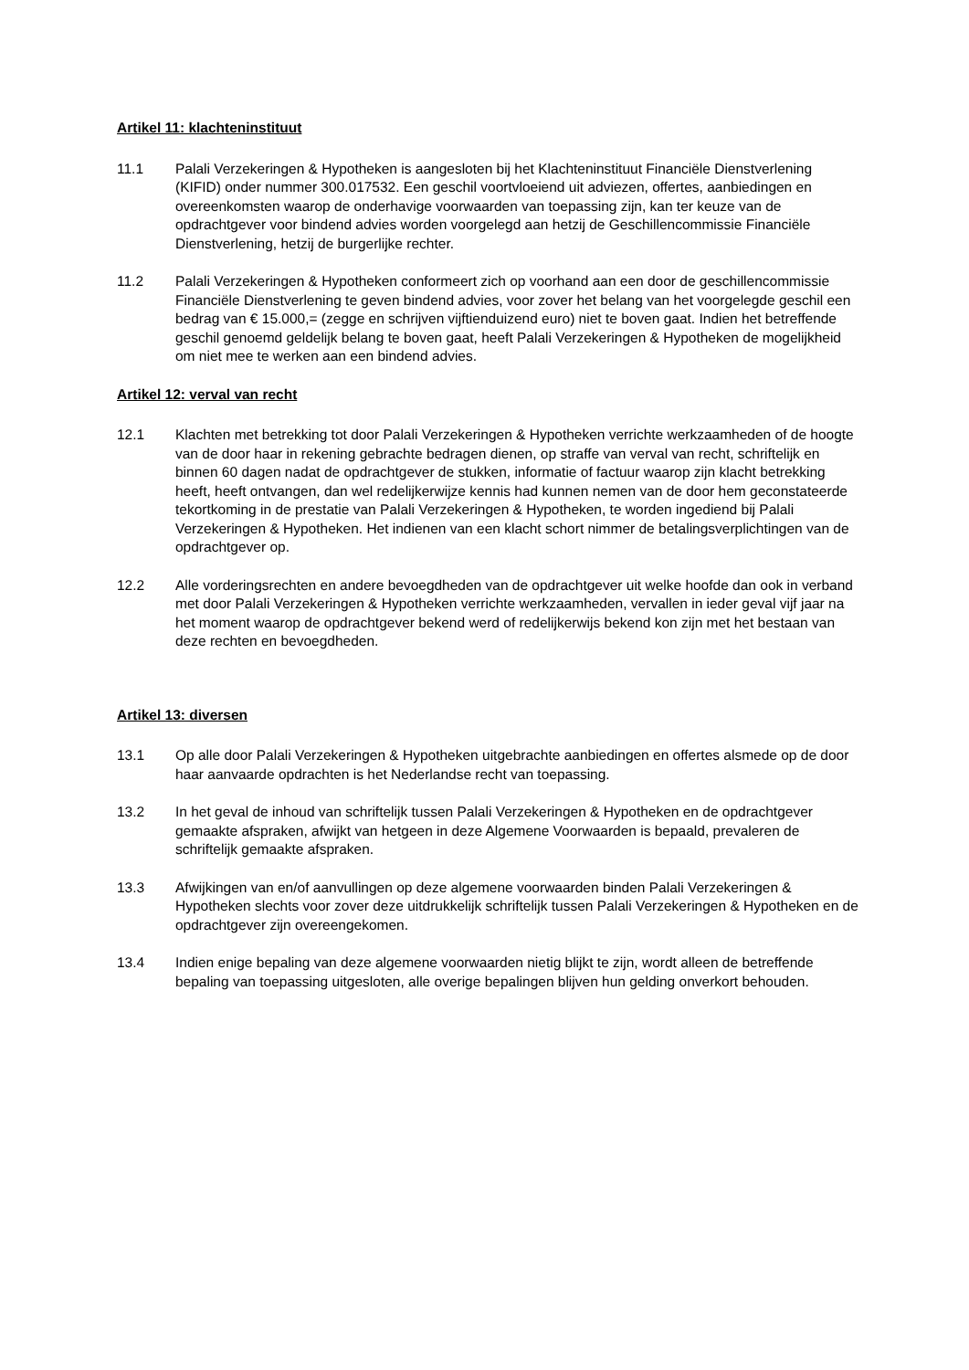Artikel 11: klachteninstituut
11.1 Palali Verzekeringen & Hypotheken is aangesloten bij het Klachteninstituut Financiële Dienstverlening (KIFID) onder nummer 300.017532. Een geschil voortvloeiend uit adviezen, offertes, aanbiedingen en overeenkomsten waarop de onderhavige voorwaarden van toepassing zijn, kan ter keuze van de opdrachtgever voor bindend advies worden voorgelegd aan hetzij de Geschillencommissie Financiële Dienstverlening, hetzij de burgerlijke rechter.
11.2 Palali Verzekeringen & Hypotheken conformeert zich op voorhand aan een door de geschillencommissie Financiële Dienstverlening te geven bindend advies, voor zover het belang van het voorgelegde geschil een bedrag van € 15.000,= (zegge en schrijven vijftienduizend euro) niet te boven gaat. Indien het betreffende geschil genoemd geldelijk belang te boven gaat, heeft Palali Verzekeringen & Hypotheken de mogelijkheid om niet mee te werken aan een bindend advies.
Artikel 12: verval van recht
12.1 Klachten met betrekking tot door Palali Verzekeringen & Hypotheken verrichte werkzaamheden of de hoogte van de door haar in rekening gebrachte bedragen dienen, op straffe van verval van recht, schriftelijk en binnen 60 dagen nadat de opdrachtgever de stukken, informatie of factuur waarop zijn klacht betrekking heeft, heeft ontvangen, dan wel redelijkerwijze kennis had kunnen nemen van de door hem geconstateerde tekortkoming in de prestatie van Palali Verzekeringen & Hypotheken, te worden ingediend bij Palali Verzekeringen & Hypotheken. Het indienen van een klacht schort nimmer de betalingsverplichtingen van de opdrachtgever op.
12.2 Alle vorderingsrechten en andere bevoegdheden van de opdrachtgever uit welke hoofde dan ook in verband met door Palali Verzekeringen & Hypotheken verrichte werkzaamheden, vervallen in ieder geval vijf jaar na het moment waarop de opdrachtgever bekend werd of redelijkerwijs bekend kon zijn met het bestaan van deze rechten en bevoegdheden.
Artikel 13: diversen
13.1 Op alle door Palali Verzekeringen & Hypotheken uitgebrachte aanbiedingen en offertes alsmede op de door haar aanvaarde opdrachten is het Nederlandse recht van toepassing.
13.2 In het geval de inhoud van schriftelijk tussen Palali Verzekeringen & Hypotheken en de opdrachtgever gemaakte afspraken, afwijkt van hetgeen in deze Algemene Voorwaarden is bepaald, prevaleren de schriftelijk gemaakte afspraken.
13.3 Afwijkingen van en/of aanvullingen op deze algemene voorwaarden binden Palali Verzekeringen & Hypotheken slechts voor zover deze uitdrukkelijk schriftelijk tussen Palali Verzekeringen & Hypotheken en de opdrachtgever zijn overeengekomen.
13.4 Indien enige bepaling van deze algemene voorwaarden nietig blijkt te zijn, wordt alleen de betreffende bepaling van toepassing uitgesloten, alle overige bepalingen blijven hun gelding onverkort behouden.